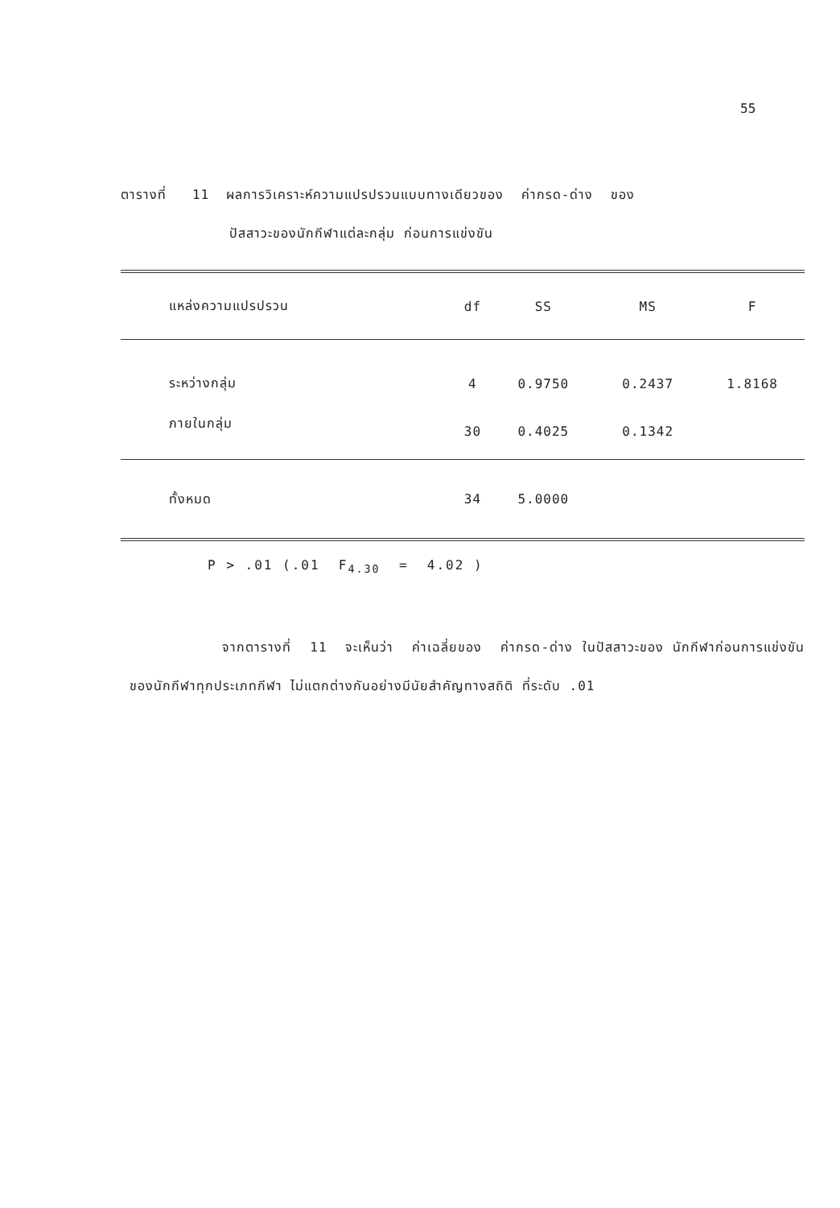55
ตารางที่ 11 ผลการวิเคราะห์ความแปรปรวนแบบทางเดียวของ ค่ากรด-ด่าง ของ
ปัสสาวะของนักกีฬาแต่ละกลุ่ม ก่อนการแข่งขัน
| แหล่งความแปรปรวน | df | SS | MS | F |
| --- | --- | --- | --- | --- |
| ระหว่างกลุ่ม | 4 | 0.9750 | 0.2437 | 1.8168 |
| ภายในกลุ่ม | 30 | 0.4025 | 0.1342 | |
| ทั้งหมด | 34 | 5.0000 | | |
P > .01 (.01 F<sub>4.30</sub> = 4.02 )
จากตารางที่ 11 จะเห็นว่า ค่าเฉลี่ยของ ค่ากรด-ด่าง ในปัสสาวะของ นักกีฬาก่อนการแข่งขัน ของนักกีฬาทุกประเภทกีฬา ไม่แตกต่างกันอย่างมีนัยสำคัญทางสถิติ ที่ระดับ .01